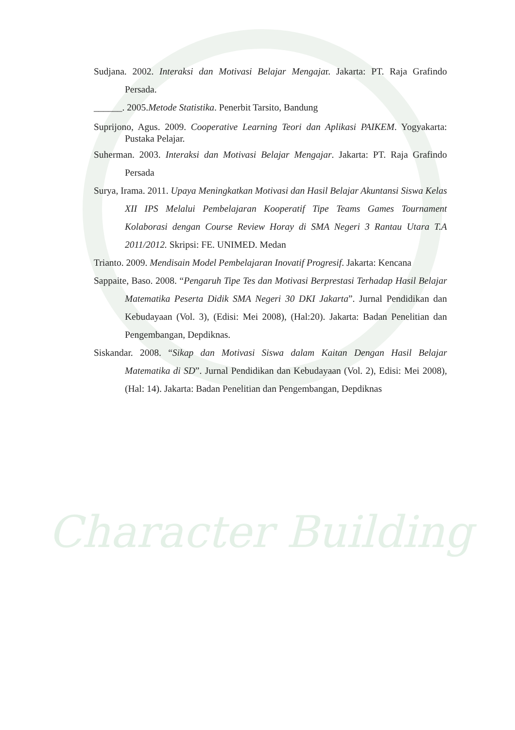Character Building
Sudjana. 2002. Interaksi dan Motivasi Belajar Mengajar. Jakarta: PT. Raja Grafindo Persada.
______. 2005.Metode Statistika. Penerbit Tarsito, Bandung
Suprijono, Agus. 2009. Cooperative Learning Teori dan Aplikasi PAIKEM. Yogyakarta: Pustaka Pelajar.
Suherman. 2003. Interaksi dan Motivasi Belajar Mengajar. Jakarta: PT. Raja Grafindo Persada
Surya, Irama. 2011. Upaya Meningkatkan Motivasi dan Hasil Belajar Akuntansi Siswa Kelas XII IPS Melalui Pembelajaran Kooperatif Tipe Teams Games Tournament Kolaborasi dengan Course Review Horay di SMA Negeri 3 Rantau Utara T.A 2011/2012. Skripsi: FE. UNIMED. Medan
Trianto. 2009. Mendisain Model Pembelajaran Inovatif Progresif. Jakarta: Kencana
Sappaite, Baso. 2008. “Pengaruh Tipe Tes dan Motivasi Berprestasi Terhadap Hasil Belajar Matematika Peserta Didik SMA Negeri 30 DKI Jakarta”. Jurnal Pendidikan dan Kebudayaan (Vol. 3), (Edisi: Mei 2008), (Hal:20). Jakarta: Badan Penelitian dan Pengembangan, Depdiknas.
Siskandar. 2008. “Sikap dan Motivasi Siswa dalam Kaitan Dengan Hasil Belajar Matematika di SD”. Jurnal Pendidikan dan Kebudayaan (Vol. 2), Edisi: Mei 2008), (Hal: 14). Jakarta: Badan Penelitian dan Pengembangan, Depdiknas